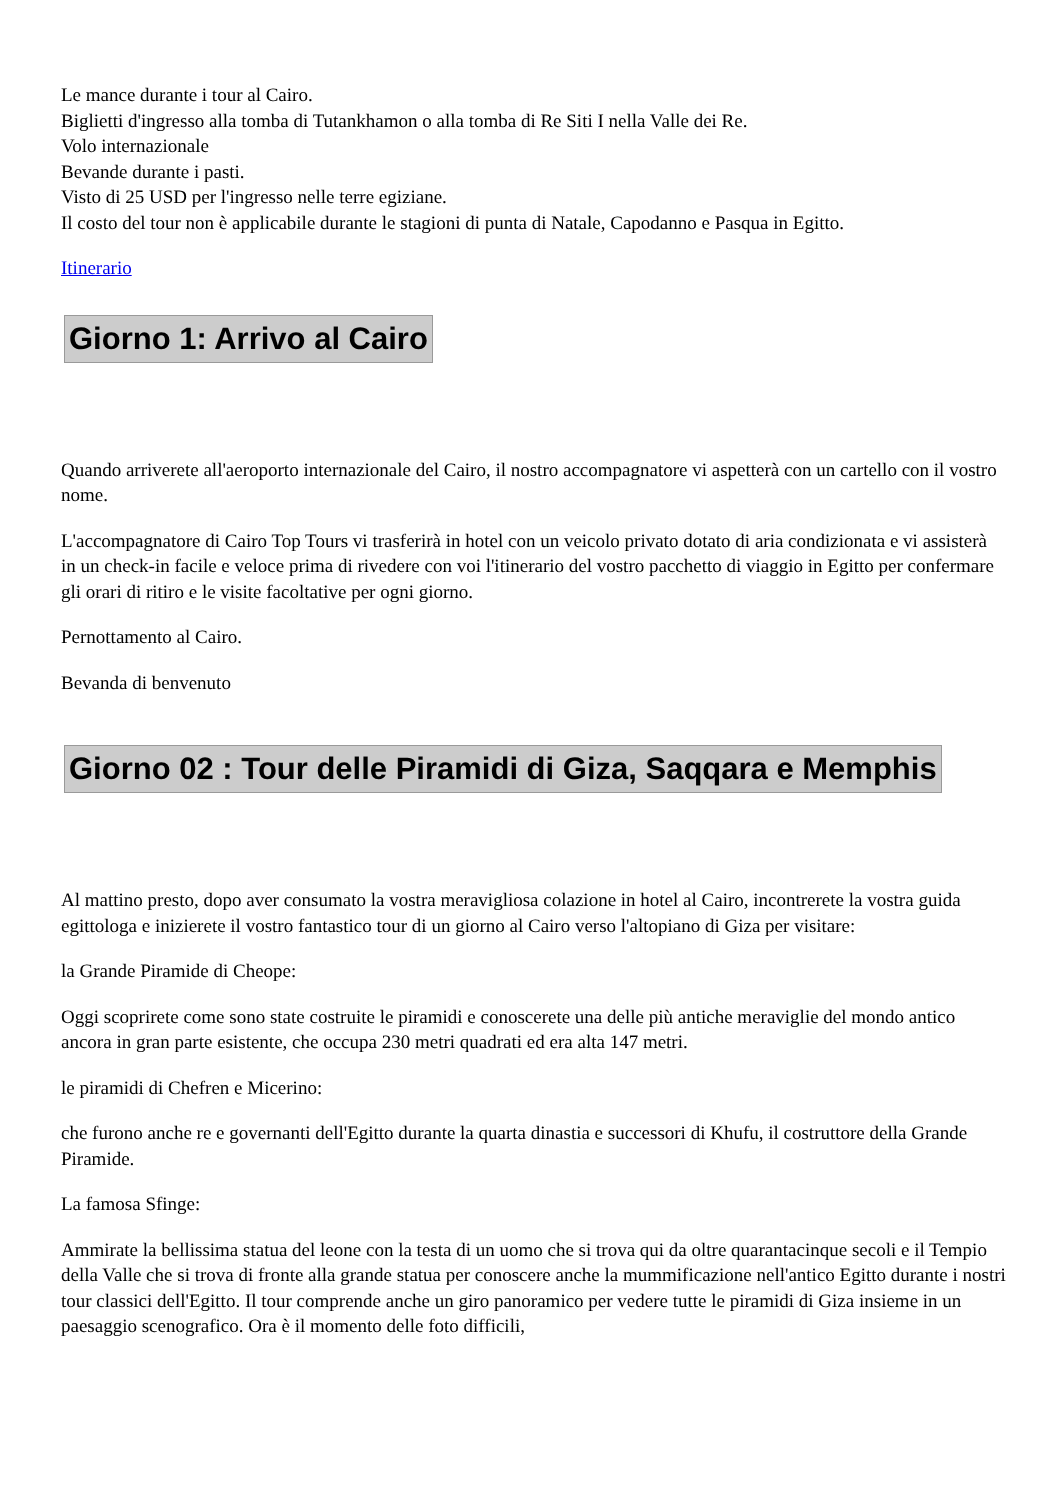Le mance durante i tour al Cairo.
Biglietti d'ingresso alla tomba di Tutankhamon o alla tomba di Re Siti I nella Valle dei Re.
Volo internazionale
Bevande durante i pasti.
Visto di 25 USD per l'ingresso nelle terre egiziane.
Il costo del tour non è applicabile durante le stagioni di punta di Natale, Capodanno e Pasqua in Egitto.
Itinerario
Giorno 1: Arrivo al Cairo
Quando arriverete all'aeroporto internazionale del Cairo, il nostro accompagnatore vi aspetterà con un cartello con il vostro nome.
L'accompagnatore di Cairo Top Tours vi trasferirà in hotel con un veicolo privato dotato di aria condizionata e vi assisterà in un check-in facile e veloce prima di rivedere con voi l'itinerario del vostro pacchetto di viaggio in Egitto per confermare gli orari di ritiro e le visite facoltative per ogni giorno.
Pernottamento al Cairo.
Bevanda di benvenuto
Giorno 02 : Tour delle Piramidi di Giza, Saqqara e Memphis
Al mattino presto, dopo aver consumato la vostra meravigliosa colazione in hotel al Cairo, incontrerete la vostra guida egittologa e inizierete il vostro fantastico tour di un giorno al Cairo verso l'altopiano di Giza per visitare:
la Grande Piramide di Cheope:
Oggi scoprirete come sono state costruite le piramidi e conoscerete una delle più antiche meraviglie del mondo antico ancora in gran parte esistente, che occupa 230 metri quadrati ed era alta 147 metri.
le piramidi di Chefren e Micerino:
che furono anche re e governanti dell'Egitto durante la quarta dinastia e successori di Khufu, il costruttore della Grande Piramide.
La famosa Sfinge:
Ammirate la bellissima statua del leone con la testa di un uomo che si trova qui da oltre quarantacinque secoli e il Tempio della Valle che si trova di fronte alla grande statua per conoscere anche la mummificazione nell'antico Egitto durante i nostri tour classici dell'Egitto. Il tour comprende anche un giro panoramico per vedere tutte le piramidi di Giza insieme in un paesaggio scenografico. Ora è il momento delle foto difficili,